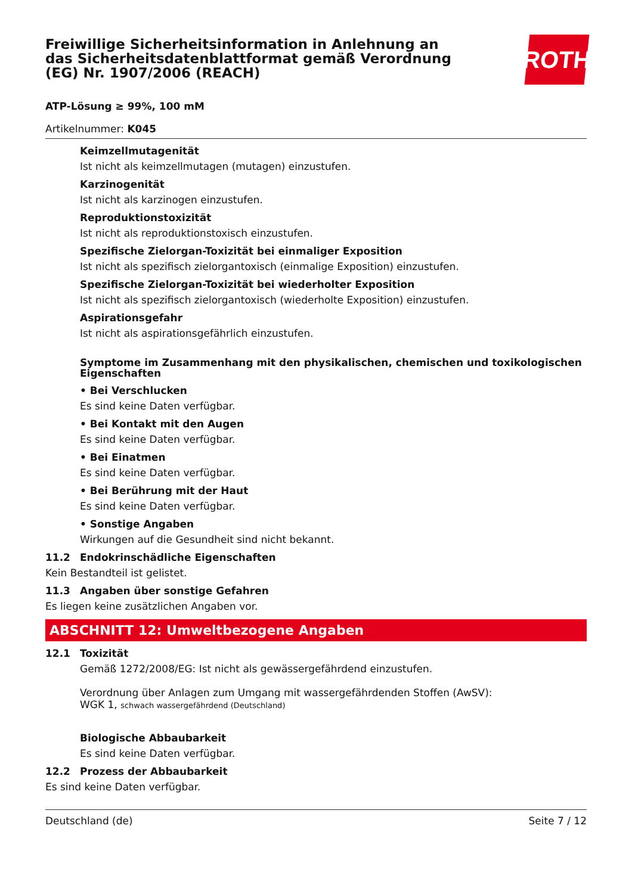Freiwillige Sicherheitsinformation in Anlehnung an das Sicherheitsdatenblattformat gemäß Verordnung (EG) Nr. 1907/2006 (REACH)
ROTH
ATP-Lösung ≥ 99%, 100 mM
Artikelnummer: K045
Keimzellmutagenität
Ist nicht als keimzellmutagen (mutagen) einzustufen.
Karzinogenität
Ist nicht als karzinogen einzustufen.
Reproduktionstoxizität
Ist nicht als reproduktionstoxisch einzustufen.
Spezifische Zielorgan-Toxizität bei einmaliger Exposition
Ist nicht als spezifisch zielorgantoxisch (einmalige Exposition) einzustufen.
Spezifische Zielorgan-Toxizität bei wiederholter Exposition
Ist nicht als spezifisch zielorgantoxisch (wiederholte Exposition) einzustufen.
Aspirationsgefahr
Ist nicht als aspirationsgefährlich einzustufen.
Symptome im Zusammenhang mit den physikalischen, chemischen und toxikologischen Eigenschaften
• Bei Verschlucken
Es sind keine Daten verfügbar.
• Bei Kontakt mit den Augen
Es sind keine Daten verfügbar.
• Bei Einatmen
Es sind keine Daten verfügbar.
• Bei Berührung mit der Haut
Es sind keine Daten verfügbar.
• Sonstige Angaben
Wirkungen auf die Gesundheit sind nicht bekannt.
11.2 Endokrinschädliche Eigenschaften
Kein Bestandteil ist gelistet.
11.3 Angaben über sonstige Gefahren
Es liegen keine zusätzlichen Angaben vor.
ABSCHNITT 12: Umweltbezogene Angaben
12.1 Toxizität
Gemäß 1272/2008/EG: Ist nicht als gewässergefährdend einzustufen.
Verordnung über Anlagen zum Umgang mit wassergefährdenden Stoffen (AwSV):
WGK 1, schwach wassergefährdend (Deutschland)
Biologische Abbaubarkeit
Es sind keine Daten verfügbar.
12.2 Prozess der Abbaubarkeit
Es sind keine Daten verfügbar.
Deutschland (de) Seite 7 / 12